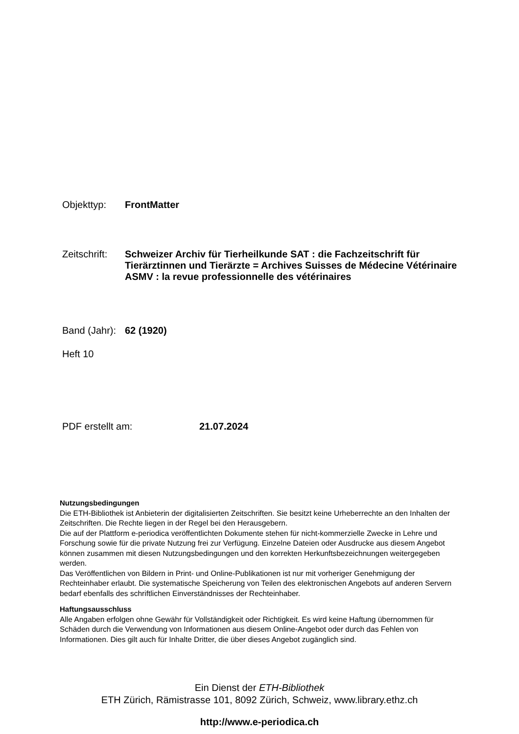Objekttyp: FrontMatter
Zeitschrift:
Schweizer Archiv für Tierheilkunde SAT : die Fachzeitschrift für Tierärztinnen und Tierärzte = Archives Suisses de Médecine Vétérinaire ASMV : la revue professionnelle des vétérinaires
Band (Jahr):
62 (1920)
Heft 10
PDF erstellt am: 21.07.2024
Nutzungsbedingungen
Die ETH-Bibliothek ist Anbieterin der digitalisierten Zeitschriften. Sie besitzt keine Urheberrechte an den Inhalten der Zeitschriften. Die Rechte liegen in der Regel bei den Herausgebern.
Die auf der Plattform e-periodica veröffentlichten Dokumente stehen für nicht-kommerzielle Zwecke in Lehre und Forschung sowie für die private Nutzung frei zur Verfügung. Einzelne Dateien oder Ausdrucke aus diesem Angebot können zusammen mit diesen Nutzungsbedingungen und den korrekten Herkunftsbezeichnungen weitergegeben werden.
Das Veröffentlichen von Bildern in Print- und Online-Publikationen ist nur mit vorheriger Genehmigung der Rechteinhaber erlaubt. Die systematische Speicherung von Teilen des elektronischen Angebots auf anderen Servern bedarf ebenfalls des schriftlichen Einverständnisses der Rechteinhaber.
Haftungsausschluss
Alle Angaben erfolgen ohne Gewähr für Vollständigkeit oder Richtigkeit. Es wird keine Haftung übernommen für Schäden durch die Verwendung von Informationen aus diesem Online-Angebot oder durch das Fehlen von Informationen. Dies gilt auch für Inhalte Dritter, die über dieses Angebot zugänglich sind.
Ein Dienst der ETH-Bibliothek
ETH Zürich, Rämistrasse 101, 8092 Zürich, Schweiz, www.library.ethz.ch
http://www.e-periodica.ch